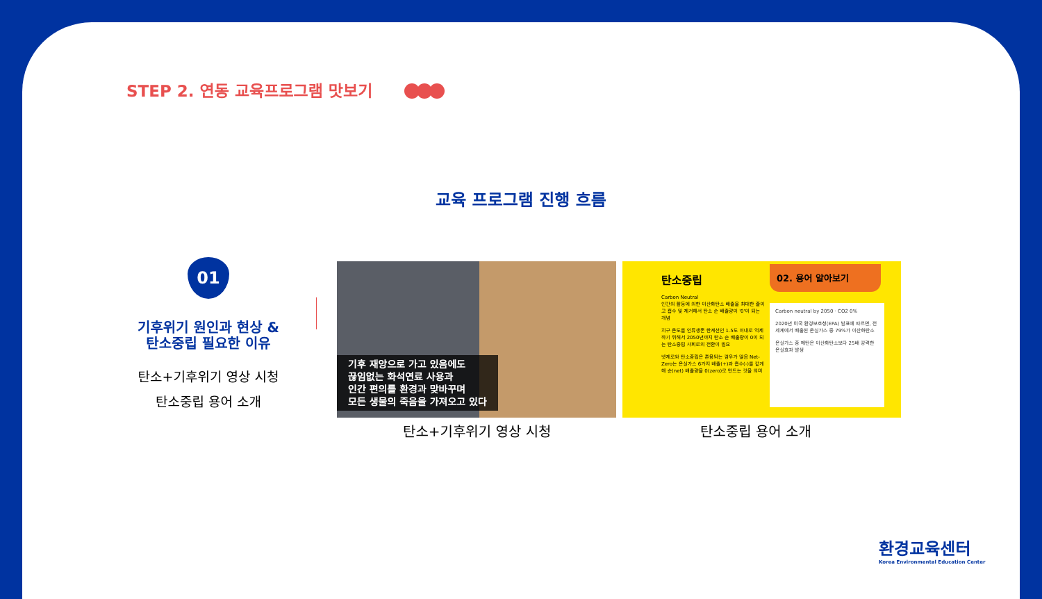STEP 2. 연동 교육프로그램 맛보기
교육 프로그램 진행 흐름
01
기후위기 원인과 현상 &
탄소중립 필요한 이유
탄소+기후위기 영상 시청
탄소중립 용어 소개
기후 재앙으로 가고 있음에도
끊임없는 화석연료 사용과
인간 편의를 환경과 맞바꾸며
모든 생물의 죽음을 가져오고 있다
탄소중립
Carbon Neutral
인간의 활동에 의한 이산화탄소 배출을 최대한 줄이고 흡수 및 제거해서 탄소 순 배출량이 '0'이 되는 개념
지구 온도를 인류생존 한계선인 1.5도 이내로 억제하기 위해서 2050년까지 탄소 순 배출량이 0이 되는 탄소중립 사회로의 전환이 필요
넷제로와 탄소중립은 혼용되는 경우가 많음 Net-Zero는 온실가스 6가지 배출(+)과 흡수(-)를 같게 해 순(net) 배출량을 0(zero)로 만드는 것을 의미
02. 용어 알아보기
Carbon neutral by 2050 · CO2 0%
2020년 미국 환경보호청(EPA) 발표에 따르면, 전 세계에서 배출된 온실가스 중 79%가 이산화탄소
온실가스 중 메탄은 이산화탄소보다 25배 강력한 온실효과 발생
탄소+기후위기 영상 시청 탄소중립 용어 소개
환경교육센터
Korea Environmental Education Center